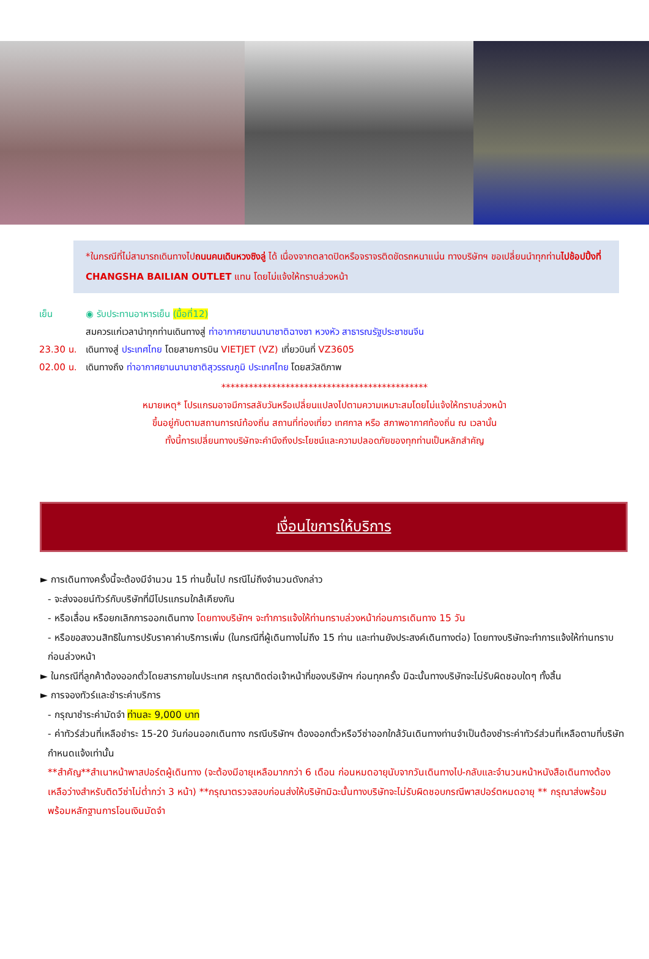*ในกรณีที่ไม่สามารถเดินทางไปถนนคนเดินหวงซิงลู่ ได้ เนื่องจากตลาดปิดหรือจราจรติดขัดรถหนาแน่น ทางบริษัทฯ ขอเปลี่ยนนำทุกท่านไปช้อปปิ้งที่ CHANGSHA BAILIAN OUTLET แทน โดยไม่แจ้งให้ทราบล่วงหน้า
เย็น ◉ รับประทานอาหารเย็น (มื้อที่12)
สมควรแก่เวลานำทุกท่านเดินทางสู่ ท่าอากาศยานนานาชาติฉางซา หวงหัว สาธารณรัฐประชาชนจีน
23.30 น. เดินทางสู่ ประเทศไทย โดยสายการบิน VIETJET (VZ) เที่ยวบินที่ VZ3605
02.00 น. เดินทางถึง ท่าอากาศยานนานาชาติสุวรรณภูมิ ประเทศไทย โดยสวัสดิภาพ
*********************************************
หมายเหตุ* โปรแกรมอาจมีการสลับวันหรือเปลี่ยนแปลงไปตามความเหมาะสมโดยไม่แจ้งให้ทราบล่วงหน้า
ขึ้นอยู่กับตามสถานการณ์ท้องถิ่น สถานที่ท่องเที่ยว เทศกาล หรือ สภาพอากาศท้องถิ่น ณ เวลานั้น
ทั้งนี้การเปลี่ยนทางบริษัทจะคำนึงถึงประโยชน์และความปลอดภัยของทุกท่านเป็นหลักสำคัญ
เงื่อนไขการให้บริการ
► การเดินทางครั้งนี้จะต้องมีจำนวน 15 ท่านขึ้นไป กรณีไม่ถึงจำนวนดังกล่าว
- จะส่งจอยน์ทัวร์กับบริษัทที่มีโปรแกรมใกล้เคียงกัน
- หรือเลื่อน หรือยกเลิกการออกเดินทาง โดยทางบริษัทฯ จะทำการแจ้งให้ท่านทราบล่วงหน้าก่อนการเดินทาง 15 วัน
- หรือขอสงวนสิทธิในการปรับราคาค่าบริการเพิ่ม (ในกรณีที่ผู้เดินทางไม่ถึง 15 ท่าน และท่านยังประสงค์เดินทางต่อ) โดยทางบริษัทจะทำการแจ้งให้ท่านทราบก่อนล่วงหน้า
► ในกรณีที่ลูกค้าต้องออกตั๋วโดยสารภายในประเทศ กรุณาติดต่อเจ้าหน้าที่ของบริษัทฯ ก่อนทุกครั้ง มิฉะนั้นทางบริษัทจะไม่รับผิดชอบใดๆ ทั้งสิ้น
► การจองทัวร์และชำระค่าบริการ
- กรุณาชำระค่ามัดจำ ท่านละ 9,000 บาท
- ค่าทัวร์ส่วนที่เหลือชำระ 15-20 วันก่อนออกเดินทาง กรณีบริษัทฯ ต้องออกตั๋วหรือวีซ่าออกใกล้วันเดินทางท่านจำเป็นต้องชำระค่าทัวร์ส่วนที่เหลือตามที่บริษัทกำหนดแจ้งเท่านั้น
**สำคัญ**สำเนาหน้าพาสปอร์ตผู้เดินทาง (จะต้องมีอายุเหลือมากกว่า 6 เดือน ก่อนหมดอายุนับจากวันเดินทางไป-กลับและจำนวนหน้าหนังสือเดินทางต้องเหลือว่างสำหรับติดวีซ่าไม่ต่ำกว่า 3 หน้า) **กรุณาตรวจสอบก่อนส่งให้บริษัทมิฉะนั้นทางบริษัทจะไม่รับผิดชอบกรณีพาสปอร์ตหมดอายุ ** กรุณาส่งพร้อมพร้อมหลักฐานการโอนเงินมัดจำ